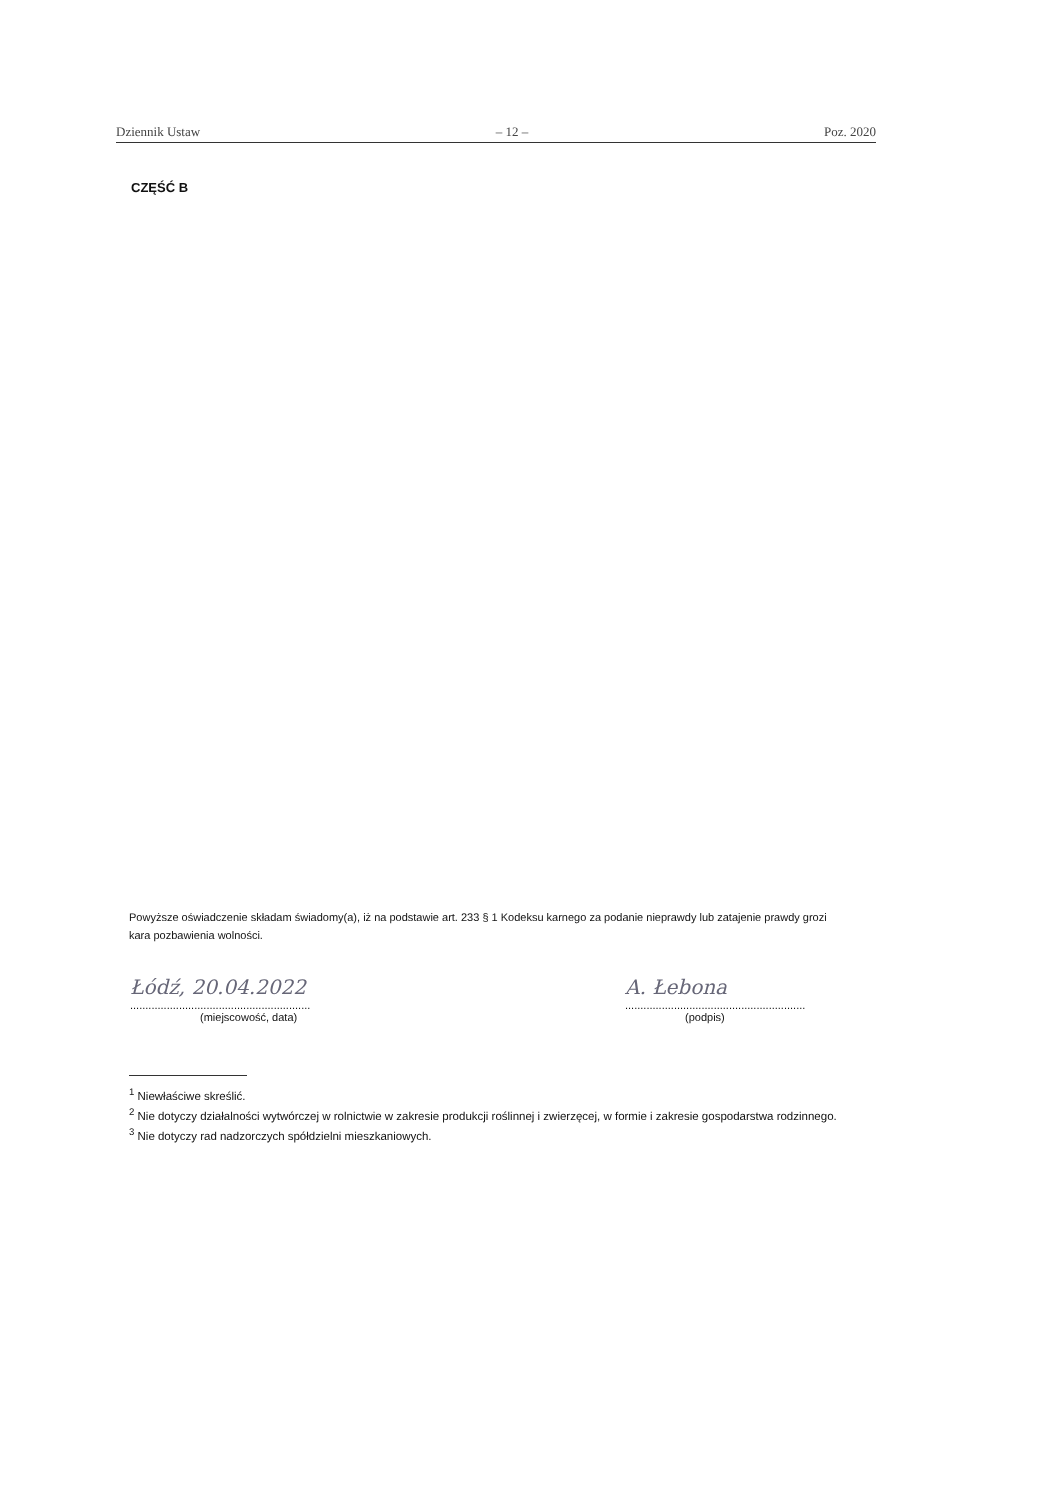Dziennik Ustaw – 12 – Poz. 2020
CZĘŚĆ B
Powyższe oświadczenie składam świadomy(a), iż na podstawie art. 233 § 1 Kodeksu karnego za podanie nieprawdy lub zatajenie prawdy grozi kara pozbawienia wolności.
Łódź, 20.04.2022
...........................................................
(miejscowość, data)
A. Łebona
...........................................................
(podpis)
<sup>1</sup> Niewłaściwe skreślić.
<sup>2</sup> Nie dotyczy działalności wytwórczej w rolnictwie w zakresie produkcji roślinnej i zwierzęcej, w formie i zakresie gospodarstwa rodzinnego.
<sup>3</sup> Nie dotyczy rad nadzorczych spółdzielni mieszkaniowych.